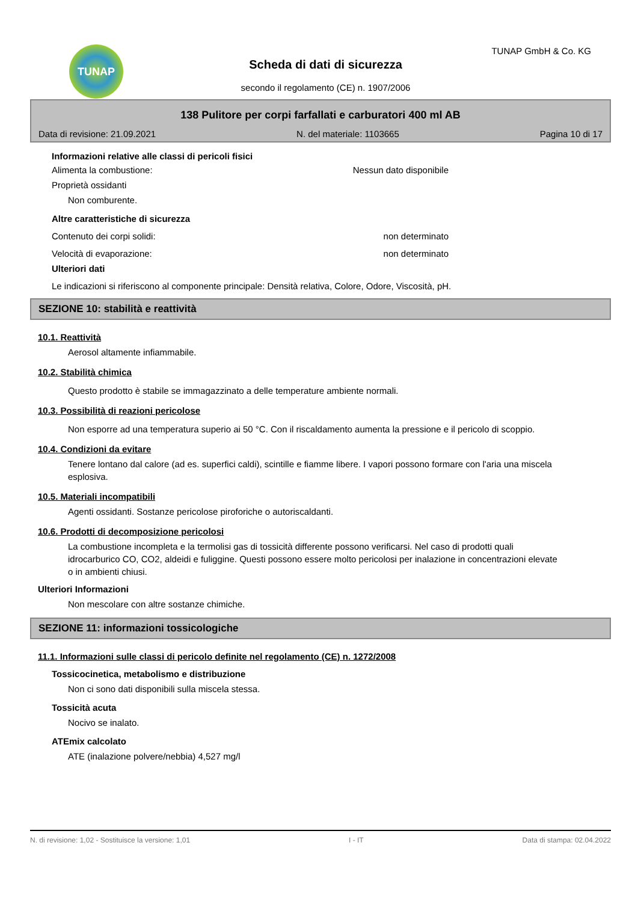TUNAP TUNAP GmbH & Co. KG
Scheda di dati di sicurezza
secondo il regolamento (CE) n. 1907/2006
138 Pulitore per corpi farfallati e carburatori 400 ml AB
Data di revisione: 21.09.2021 N. del materiale: 1103665 Pagina 10 di 17
Informazioni relative alle classi di pericoli fisici
Alimenta la combustione: Nessun dato disponibile
Proprietà ossidanti
Non comburente.
Altre caratteristiche di sicurezza
Contenuto dei corpi solidi: non determinato
Velocità di evaporazione: non determinato
Ulteriori dati
Le indicazioni si riferiscono al componente principale: Densità relativa, Colore, Odore, Viscosità, pH.
SEZIONE 10: stabilità e reattività
10.1. Reattività
Aerosol altamente infiammabile.
10.2. Stabilità chimica
Questo prodotto è stabile se immagazzinato a delle temperature ambiente normali.
10.3. Possibilità di reazioni pericolose
Non esporre ad una temperatura superio ai 50 °C. Con il riscaldamento aumenta la pressione e il pericolo di scoppio.
10.4. Condizioni da evitare
Tenere lontano dal calore (ad es. superfici caldi), scintille e fiamme libere. I vapori possono formare con l'aria una miscela esplosiva.
10.5. Materiali incompatibili
Agenti ossidanti. Sostanze pericolose piroforiche o autoriscaldanti.
10.6. Prodotti di decomposizione pericolosi
La combustione incompleta e la termolisi gas di tossicità differente possono verificarsi. Nel caso di prodotti quali idrocarburico CO, CO2, aldeidi e fuliggine. Questi possono essere molto pericolosi per inalazione in concentrazioni elevate o in ambienti chiusi.
Ulteriori Informazioni
Non mescolare con altre sostanze chimiche.
SEZIONE 11: informazioni tossicologiche
11.1. Informazioni sulle classi di pericolo definite nel regolamento (CE) n. 1272/2008
Tossicocinetica, metabolismo e distribuzione
Non ci sono dati disponibili sulla miscela stessa.
Tossicità acuta
Nocivo se inalato.
ATEmix calcolato
ATE (inalazione polvere/nebbia) 4,527 mg/l
N. di revisione: 1,02 - Sostituisce la versione: 1,01 I - IT Data di stampa: 02.04.2022